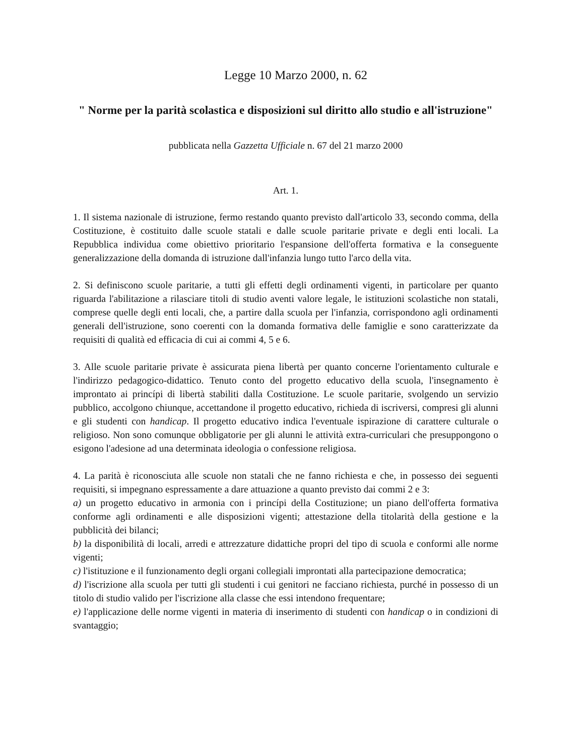Legge 10 Marzo 2000, n. 62
" Norme per la parità scolastica e disposizioni sul diritto allo studio e all'istruzione"
pubblicata nella Gazzetta Ufficiale n. 67 del 21 marzo 2000
Art. 1.
1. Il sistema nazionale di istruzione, fermo restando quanto previsto dall'articolo 33, secondo comma, della Costituzione, è costituito dalle scuole statali e dalle scuole paritarie private e degli enti locali. La Repubblica individua come obiettivo prioritario l'espansione dell'offerta formativa e la conseguente generalizzazione della domanda di istruzione dall'infanzia lungo tutto l'arco della vita.
2. Si definiscono scuole paritarie, a tutti gli effetti degli ordinamenti vigenti, in particolare per quanto riguarda l'abilitazione a rilasciare titoli di studio aventi valore legale, le istituzioni scolastiche non statali, comprese quelle degli enti locali, che, a partire dalla scuola per l'infanzia, corrispondono agli ordinamenti generali dell'istruzione, sono coerenti con la domanda formativa delle famiglie e sono caratterizzate da requisiti di qualità ed efficacia di cui ai commi 4, 5 e 6.
3. Alle scuole paritarie private è assicurata piena libertà per quanto concerne l'orientamento culturale e l'indirizzo pedagogico-didattico. Tenuto conto del progetto educativo della scuola, l'insegnamento è improntato ai princípi di libertà stabiliti dalla Costituzione. Le scuole paritarie, svolgendo un servizio pubblico, accolgono chiunque, accettandone il progetto educativo, richieda di iscriversi, compresi gli alunni e gli studenti con handicap. Il progetto educativo indica l'eventuale ispirazione di carattere culturale o religioso. Non sono comunque obbligatorie per gli alunni le attività extra-curriculari che presuppongono o esigono l'adesione ad una determinata ideologia o confessione religiosa.
4. La parità è riconosciuta alle scuole non statali che ne fanno richiesta e che, in possesso dei seguenti requisiti, si impegnano espressamente a dare attuazione a quanto previsto dai commi 2 e 3:
a) un progetto educativo in armonia con i princípi della Costituzione; un piano dell'offerta formativa conforme agli ordinamenti e alle disposizioni vigenti; attestazione della titolarità della gestione e la pubblicità dei bilanci;
b) la disponibilità di locali, arredi e attrezzature didattiche propri del tipo di scuola e conformi alle norme vigenti;
c) l'istituzione e il funzionamento degli organi collegiali improntati alla partecipazione democratica;
d) l'iscrizione alla scuola per tutti gli studenti i cui genitori ne facciano richiesta, purché in possesso di un titolo di studio valido per l'iscrizione alla classe che essi intendono frequentare;
e) l'applicazione delle norme vigenti in materia di inserimento di studenti con handicap o in condizioni di svantaggio;